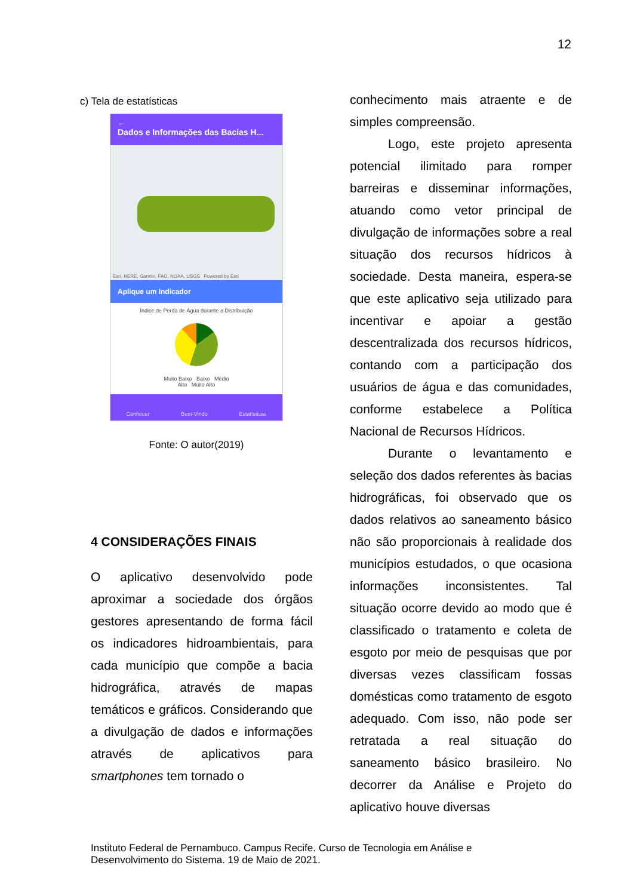12
c) Tela de estatísticas
←
Dados e Informações das Bacias H...
Esri, HERE, Garmin, FAO, NOAA, USGS Powered by Esri
Aplique um Indicador
Índice de Perda de Água durante a Distribuição
Muito Baixo Baixo Médio
Alto Muito Alto
Conhecer Bem-Vindo Estatísticas
Fonte: O autor(2019)
4 CONSIDERAÇÕES FINAIS
O aplicativo desenvolvido pode aproximar a sociedade dos órgãos gestores apresentando de forma fácil os indicadores hidroambientais, para cada município que compõe a bacia hidrográfica, através de mapas temáticos e gráficos. Considerando que a divulgação de dados e informações através de aplicativos para smartphones tem tornado o
conhecimento mais atraente e de simples compreensão.
Logo, este projeto apresenta potencial ilimitado para romper barreiras e disseminar informações, atuando como vetor principal de divulgação de informações sobre a real situação dos recursos hídricos à sociedade. Desta maneira, espera-se que este aplicativo seja utilizado para incentivar e apoiar a gestão descentralizada dos recursos hídricos, contando com a participação dos usuários de água e das comunidades, conforme estabelece a Política Nacional de Recursos Hídricos.
Durante o levantamento e seleção dos dados referentes às bacias hidrográficas, foi observado que os dados relativos ao saneamento básico não são proporcionais à realidade dos municípios estudados, o que ocasiona informações inconsistentes. Tal situação ocorre devido ao modo que é classificado o tratamento e coleta de esgoto por meio de pesquisas que por diversas vezes classificam fossas domésticas como tratamento de esgoto adequado. Com isso, não pode ser retratada a real situação do saneamento básico brasileiro. No decorrer da Análise e Projeto do aplicativo houve diversas
Instituto Federal de Pernambuco. Campus Recife. Curso de Tecnologia em Análise e
Desenvolvimento do Sistema. 19 de Maio de 2021.